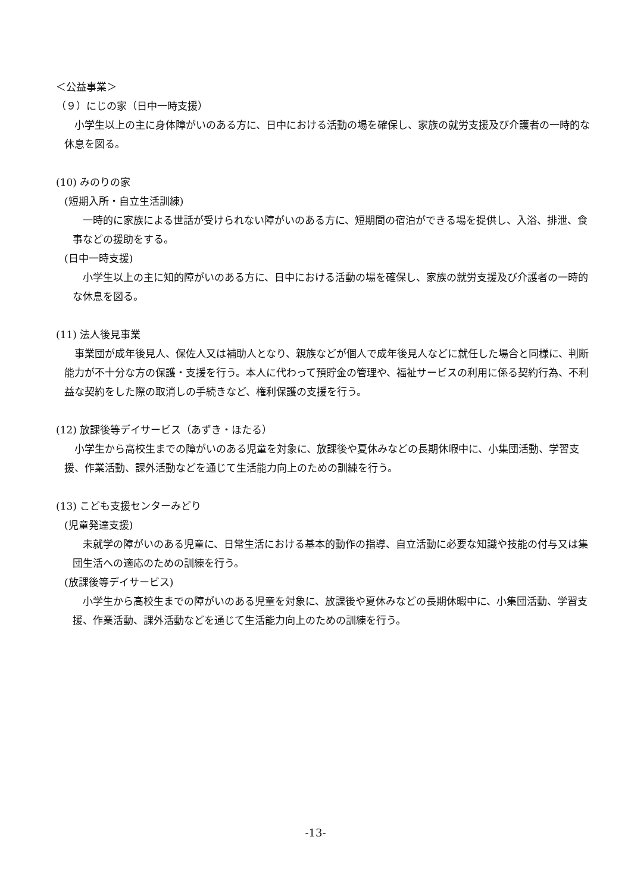＜公益事業＞
（９）にじの家（日中一時支援）
　小学生以上の主に身体障がいのある方に、日中における活動の場を確保し、家族の就労支援及び介護者の一時的な休息を図る。
(10) みのりの家
(短期入所・自立生活訓練)
　一時的に家族による世話が受けられない障がいのある方に、短期間の宿泊ができる場を提供し、入浴、排泄、食事などの援助をする。
(日中一時支援)
　小学生以上の主に知的障がいのある方に、日中における活動の場を確保し、家族の就労支援及び介護者の一時的な休息を図る。
(11) 法人後見事業
　事業団が成年後見人、保佐人又は補助人となり、親族などが個人で成年後見人などに就任した場合と同様に、判断能力が不十分な方の保護・支援を行う。本人に代わって預貯金の管理や、福祉サービスの利用に係る契約行為、不利益な契約をした際の取消しの手続きなど、権利保護の支援を行う。
(12) 放課後等デイサービス（あずき・ほたる）
　小学生から高校生までの障がいのある児童を対象に、放課後や夏休みなどの長期休暇中に、小集団活動、学習支援、作業活動、課外活動などを通じて生活能力向上のための訓練を行う。
(13) こども支援センターみどり
(児童発達支援)
　未就学の障がいのある児童に、日常生活における基本的動作の指導、自立活動に必要な知識や技能の付与又は集団生活への適応のための訓練を行う。
(放課後等デイサービス)
　小学生から高校生までの障がいのある児童を対象に、放課後や夏休みなどの長期休暇中に、小集団活動、学習支援、作業活動、課外活動などを通じて生活能力向上のための訓練を行う。
-13-